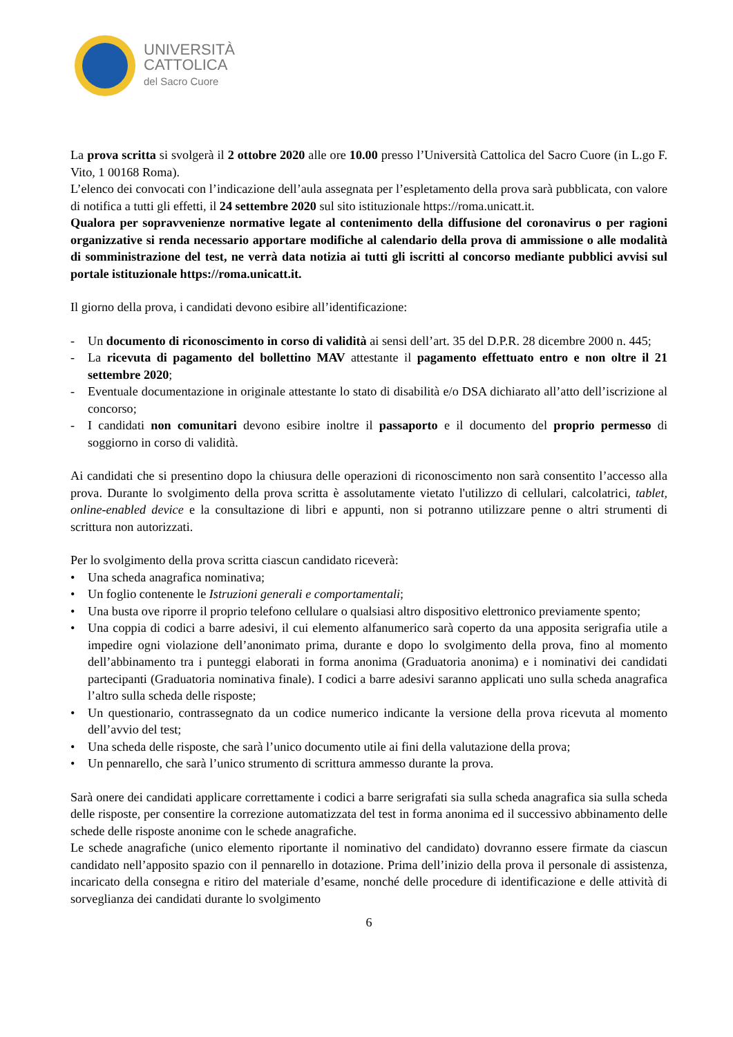UNIVERSITÀ
CATTOLICA
del Sacro Cuore
La prova scritta si svolgerà il 2 ottobre 2020 alle ore 10.00 presso l’Università Cattolica del Sacro Cuore (in L.go F. Vito, 1 00168 Roma).
L’elenco dei convocati con l’indicazione dell’aula assegnata per l’espletamento della prova sarà pubblicata, con valore di notifica a tutti gli effetti, il 24 settembre 2020 sul sito istituzionale https://roma.unicatt.it.
Qualora per sopravvenienze normative legate al contenimento della diffusione del coronavirus o per ragioni organizzative si renda necessario apportare modifiche al calendario della prova di ammissione o alle modalità di somministrazione del test, ne verrà data notizia ai tutti gli iscritti al concorso mediante pubblici avvisi sul portale istituzionale https://roma.unicatt.it.
Il giorno della prova, i candidati devono esibire all’identificazione:
- Un documento di riconoscimento in corso di validità ai sensi dell’art. 35 del D.P.R. 28 dicembre 2000 n. 445;
- La ricevuta di pagamento del bollettino MAV attestante il pagamento effettuato entro e non oltre il 21 settembre 2020;
- Eventuale documentazione in originale attestante lo stato di disabilità e/o DSA dichiarato all’atto dell’iscrizione al concorso;
- I candidati non comunitari devono esibire inoltre il passaporto e il documento del proprio permesso di soggiorno in corso di validità.
Ai candidati che si presentino dopo la chiusura delle operazioni di riconoscimento non sarà consentito l’accesso alla prova. Durante lo svolgimento della prova scritta è assolutamente vietato l'utilizzo di cellulari, calcolatrici, tablet, online-enabled device e la consultazione di libri e appunti, non si potranno utilizzare penne o altri strumenti di scrittura non autorizzati.
Per lo svolgimento della prova scritta ciascun candidato riceverà:
• Una scheda anagrafica nominativa;
• Un foglio contenente le Istruzioni generali e comportamentali;
• Una busta ove riporre il proprio telefono cellulare o qualsiasi altro dispositivo elettronico previamente spento;
• Una coppia di codici a barre adesivi, il cui elemento alfanumerico sarà coperto da una apposita serigrafia utile a impedire ogni violazione dell’anonimato prima, durante e dopo lo svolgimento della prova, fino al momento dell’abbinamento tra i punteggi elaborati in forma anonima (Graduatoria anonima) e i nominativi dei candidati partecipanti (Graduatoria nominativa finale). I codici a barre adesivi saranno applicati uno sulla scheda anagrafica l’altro sulla scheda delle risposte;
• Un questionario, contrassegnato da un codice numerico indicante la versione della prova ricevuta al momento dell’avvio del test;
• Una scheda delle risposte, che sarà l’unico documento utile ai fini della valutazione della prova;
• Un pennarello, che sarà l’unico strumento di scrittura ammesso durante la prova.
Sarà onere dei candidati applicare correttamente i codici a barre serigrafati sia sulla scheda anagrafica sia sulla scheda delle risposte, per consentire la correzione automatizzata del test in forma anonima ed il successivo abbinamento delle schede delle risposte anonime con le schede anagrafiche.
Le schede anagrafiche (unico elemento riportante il nominativo del candidato) dovranno essere firmate da ciascun candidato nell’apposito spazio con il pennarello in dotazione. Prima dell’inizio della prova il personale di assistenza, incaricato della consegna e ritiro del materiale d’esame, nonché delle procedure di identificazione e delle attività di sorveglianza dei candidati durante lo svolgimento
6